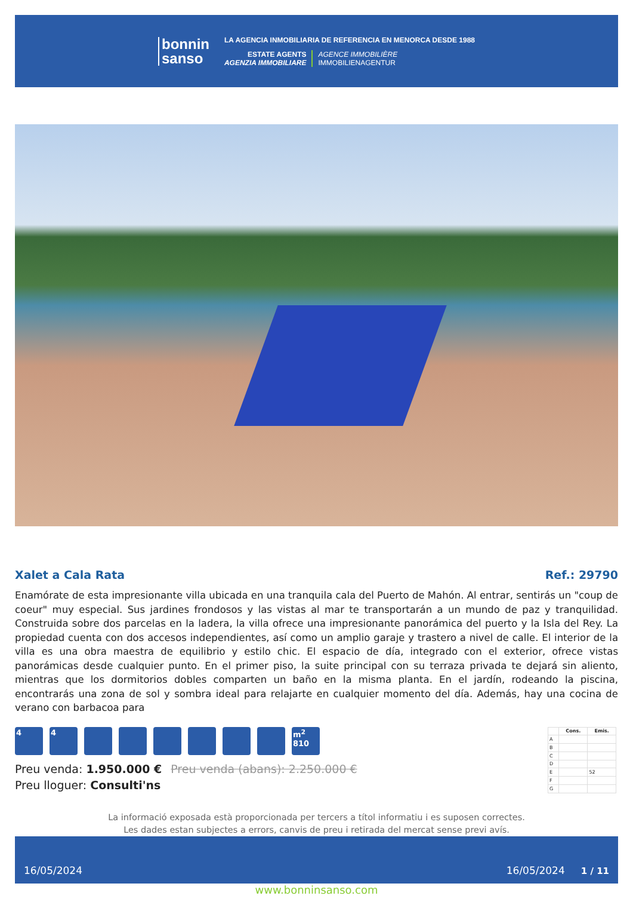bonnin
sanso
LA AGENCIA INMOBILIARIA DE REFERENCIA EN MENORCA DESDE 1988
ESTATE AGENTS
AGENZIA IMMOBILIARE
AGENCE IMMOBILIÈRE
IMMOBILIENAGENTUR
Xalet a Cala Rata Ref.: 29790
Enamórate de esta impresionante villa ubicada en una tranquila cala del Puerto de Mahón. Al entrar, sentirás un "coup de coeur" muy especial. Sus jardines frondosos y las vistas al mar te transportarán a un mundo de paz y tranquilidad. Construida sobre dos parcelas en la ladera, la villa ofrece una impresionante panorámica del puerto y la Isla del Rey. La propiedad cuenta con dos accesos independientes, así como un amplio garaje y trastero a nivel de calle. El interior de la villa es una obra maestra de equilibrio y estilo chic. El espacio de día, integrado con el exterior, ofrece vistas panorámicas desde cualquier punto. En el primer piso, la suite principal con su terraza privada te dejará sin aliento, mientras que los dormitorios dobles comparten un baño en la misma planta. En el jardín, rodeando la piscina, encontrarás una zona de sol y sombra ideal para relajarte en cualquier momento del día. Además, hay una cocina de verano con barbacoa para
4 4 m<sup>2</sup>
810
Preu venda: 1.950.000 € Preu venda (abans): 2.250.000 €
Preu lloguer: Consulti'ns
| | Cons. | Emis. |
| --- | --- | --- |
| A | | |
| B | | |
| C | | |
| D | | |
| E | | 52 |
| F | | |
| G | | |
La informació exposada està proporcionada per tercers a títol informatiu i es suposen correctes.
Les dades estan subjectes a errors, canvis de preu i retirada del mercat sense previ avís.
16/05/2024 16/05/2024 1 / 11
www.bonninsanso.com